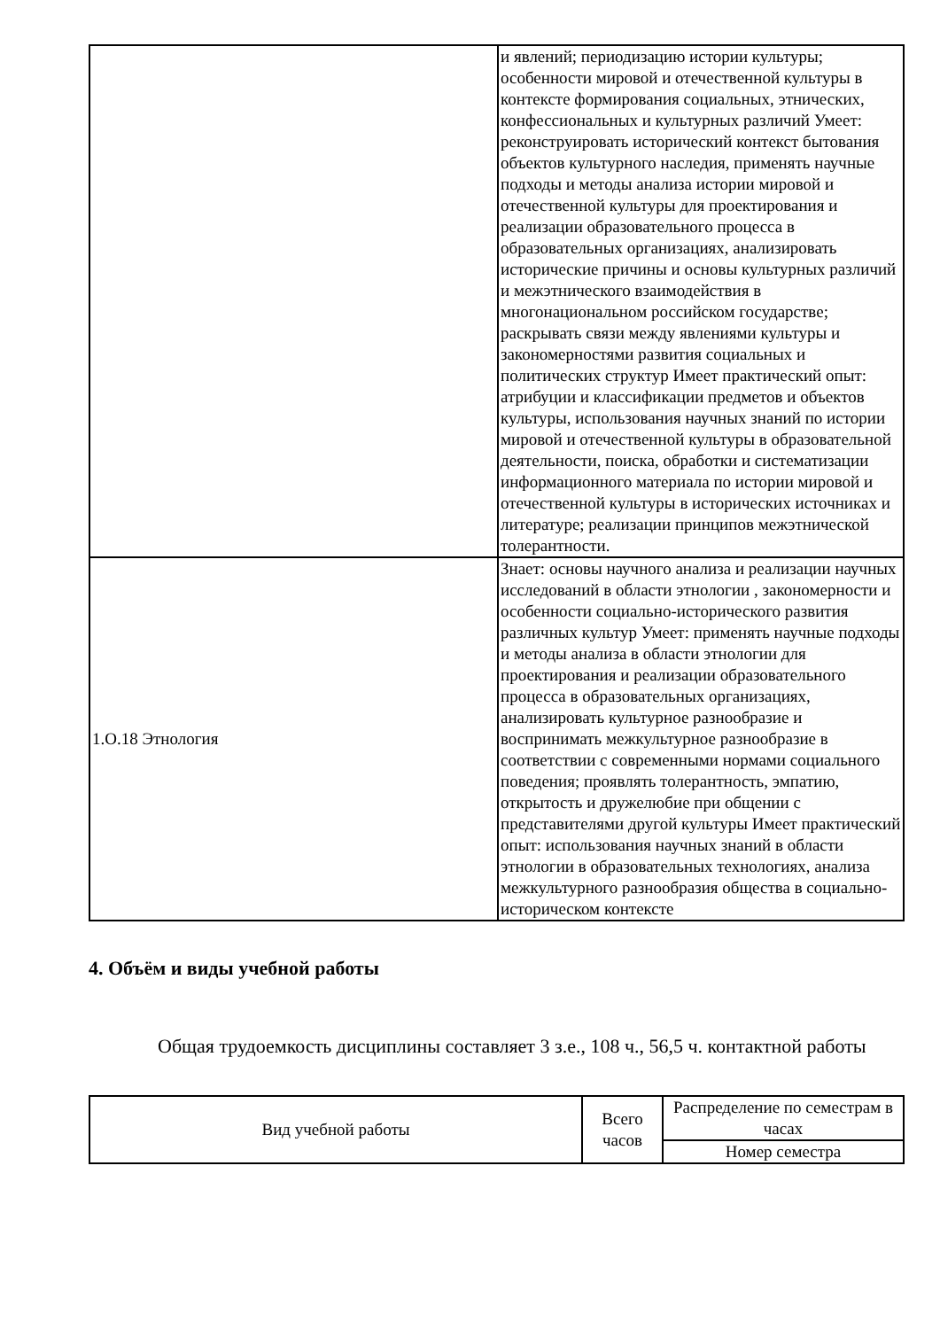| | и явлений; периодизацию истории культуры; особенности мировой и отечественной культуры в контексте формирования социальных, этнических, конфессиональных и культурных различий Умеет: реконструировать исторический контекст бытования объектов культурного наследия, применять научные подходы и методы анализа истории мировой и отечественной культуры для проектирования и реализации образовательного процесса в образовательных организациях, анализировать исторические причины и основы культурных различий и межэтнического взаимодействия в многонациональном российском государстве; раскрывать связи между явлениями культуры и закономерностями развития социальных и политических структур Имеет практический опыт: атрибуции и классификации предметов и объектов культуры, использования научных знаний по истории мировой и отечественной культуры в образовательной деятельности, поиска, обработки и систематизации информационного материала по истории мировой и отечественной культуры в исторических источниках и литературе; реализации принципов межэтнической толерантности. |
| 1.О.18 Этнология | Знает: основы научного анализа и реализации научных исследований в области этнологии , закономерности и особенности социально-исторического развития различных культур Умеет: применять научные подходы и методы анализа в области этнологии для проектирования и реализации образовательного процесса в образовательных организациях, анализировать культурное разнообразие и воспринимать межкультурное разнообразие в соответствии с современными нормами социального поведения; проявлять толерантность, эмпатию, открытость и дружелюбие при общении с представителями другой культуры Имеет практический опыт: использования научных знаний в области этнологии в образовательных технологиях, анализа межкультурного разнообразия общества в социально-историческом контексте |
4. Объём и виды учебной работы
Общая трудоемкость дисциплины составляет 3 з.е., 108 ч., 56,5 ч. контактной работы
| Вид учебной работы | Всего часов | Распределение по семестрам в часах |
| --- | --- | --- |
| | | Номер семестра |